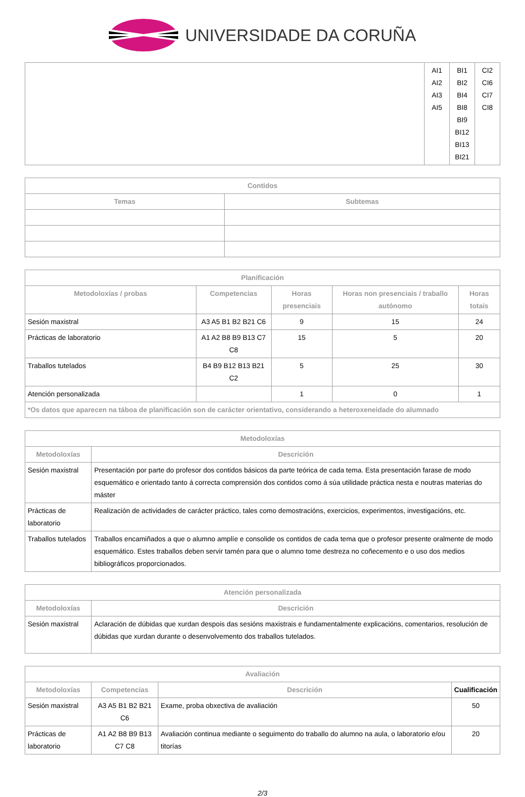UNIVERSIDADE DA CORUÑA
| | AI1 AI2 AI3 AI5 | BI1 BI2 BI4 BI8 BI9 BI12 BI13 BI21 | CI2 CI6 CI7 CI8 |
| Contidos | |
| --- | --- |
| Temas | Subtemas |
| Planificación | | | | |
| --- | --- | --- | --- | --- |
| Metodoloxías / probas | Competencias | Horas presenciais | Horas non presenciais / traballo autónomo | Horas totais |
| Sesión maxistral | A3 A5 B1 B2 B21 C6 | 9 | 15 | 24 |
| Prácticas de laboratorio | A1 A2 B8 B9 B13 C7 C8 | 15 | 5 | 20 |
| Traballos tutelados | B4 B9 B12 B13 B21 C2 | 5 | 25 | 30 |
| Atención personalizada | | 1 | 0 | 1 |
| *Os datos que aparecen na táboa de planificación son de carácter orientativo, considerando a heteroxeneidade do alumnado | | | | |
| Metodoloxías | |
| --- | --- |
| Metodoloxías | Descrición |
| Sesión maxistral | Presentación por parte do profesor dos contidos básicos da parte teórica de cada tema. Esta presentación farase de modo esquemático e orientado tanto á correcta comprensión dos contidos como á súa utilidade práctica nesta e noutras materias do máster |
| Prácticas de laboratorio | Realización de actividades de carácter práctico, tales como demostracións, exercicios, experimentos, investigacións, etc. |
| Traballos tutelados | Traballos encamiñados a que o alumno amplíe e consolide os contidos de cada tema que o profesor presente oralmente de modo esquemático. Estes traballos deben servir tamén para que o alumno tome destreza no coñecemento e o uso dos medios bibliográficos proporcionados. |
| Atención personalizada | |
| --- | --- |
| Metodoloxías | Descrición |
| Sesión maxistral | Aclaración de dúbidas que xurdan despois das sesións maxistrais e fundamentalmente explicacións, comentarios, resolución de dúbidas que xurdan durante o desenvolvemento dos traballos tutelados. |
| Avaliación | | | |
| --- | --- | --- | --- |
| Metodoloxías | Competencias | Descrición | Cualificación |
| Sesión maxistral | A3 A5 B1 B2 B21 C6 | Exame, proba obxectiva de avaliación | 50 |
| Prácticas de laboratorio | A1 A2 B8 B9 B13 C7 C8 | Avaliación continua mediante o seguimento do traballo do alumno na aula, o laboratorio e/ou titorías | 20 |
2/3